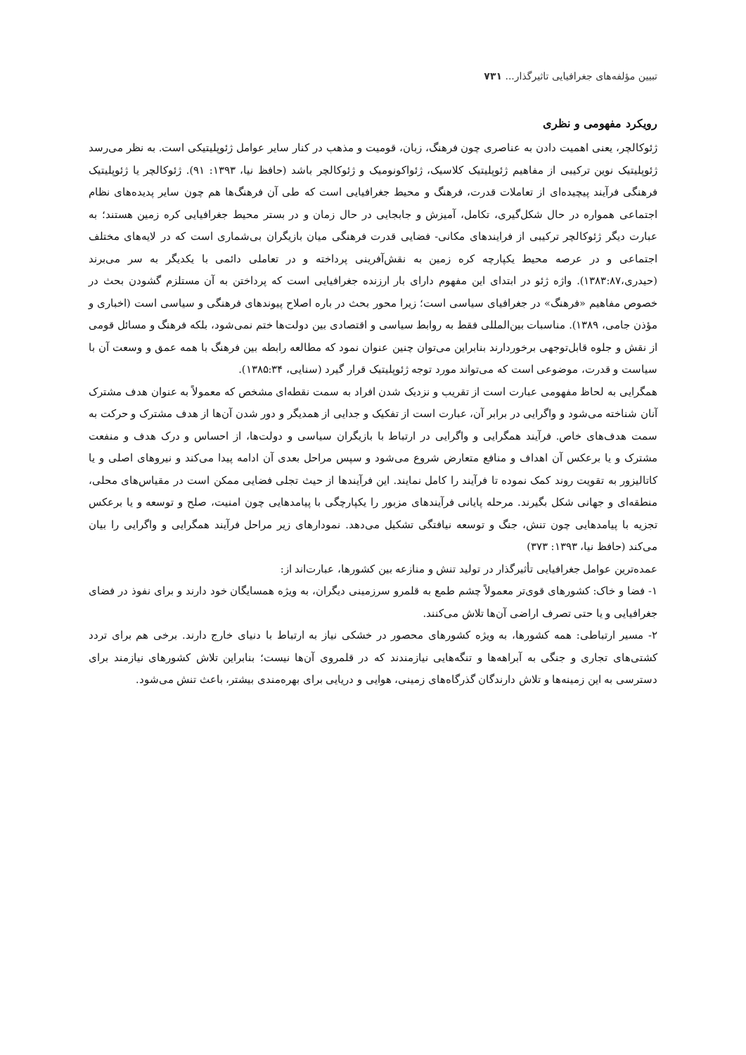تبیین مؤلفه‌های جغرافیایی تاثیرگذار... ۷۳۱
رویکرد مفهومی و نظری
ژئوکالچر، یعنی اهمیت دادن به عناصری چون فرهنگ، زبان، قومیت و مذهب در کنار سایر عوامل ژئوپلیتیکی است. به نظر می‌رسد ژئوپلیتیک نوین ترکیبی از مفاهیم ژئوپلیتیک کلاسیک، ژئواکونومیک و ژئوکالچر باشد (حافظ نیا، ۱۳۹۳: ۹۱). ژئوکالچر یا ژئوپلیتیک فرهنگی فرآیند پیچیده‌ای از تعاملات قدرت، فرهنگ و محیط جغرافیایی است که طی آن فرهنگ‌ها هم چون سایر پدیده‌های نظام اجتماعی همواره در حال شکل‌گیری، تکامل، آمیزش و جابجایی در حال زمان و در بستر محیط جغرافیایی کره زمین هستند؛ به عبارت دیگر ژئوکالچر ترکیبی از فرایندهای مکانی- فضایی قدرت فرهنگی میان بازیگران بی‌شماری است که در لایه‌های مختلف اجتماعی و در عرصه محیط یکپارچه کره زمین به نقش‌آفرینی پرداخته و در تعاملی دائمی با یکدیگر به سر می‌برند (حیدری،۱۳۸۳:۸۷). واژه ژئو در ابتدای این مفهوم دارای بار ارزنده جغرافیایی است که پرداختن به آن مستلزم گشودن بحث در خصوص مفاهیم «فرهنگ» در جغرافیای سیاسی است؛ زیرا محور بحث در باره اصلاح پیوندهای فرهنگی و سیاسی است (اخباری و مؤذن جامی، ۱۳۸۹). مناسبات بین‌المللی فقط به روابط سیاسی و اقتصادی بین دولت‌ها ختم نمی‌شود، بلکه فرهنگ و مسائل قومی از نقش و جلوه قابل‌توجهی برخوردارند بنابراین می‌توان چنین عنوان نمود که مطالعه رابطه بین فرهنگ با همه عمق و وسعت آن با سیاست و قدرت، موضوعی است که می‌تواند مورد توجه ژئوپلیتیک قرار گیرد (سنایی، ۱۳۸۵:۳۴).
همگرایی به لحاظ مفهومی عبارت است از تقریب و نزدیک شدن افراد به سمت نقطه‌ای مشخص که معمولاً به عنوان هدف مشترک آنان شناخته می‌شود و واگرایی در برابر آن، عبارت است از تفکیک و جدایی از همدیگر و دور شدن آن‌ها از هدف مشترک و حرکت به سمت هدف‌های خاص. فرآیند همگرایی و واگرایی در ارتباط با بازیگران سیاسی و دولت‌ها، از احساس و درک هدف و منفعت مشترک و یا برعکس آن اهداف و منافع متعارض شروع می‌شود و سپس مراحل بعدی آن ادامه پیدا می‌کند و نیروهای اصلی و یا کاتالیزور به تقویت روند کمک نموده تا فرآیند را کامل نمایند. این فرآیندها از حیث تجلی فضایی ممکن است در مقیاس‌های محلی، منطقه‌ای و جهانی شکل بگیرند. مرحله پایانی فرآیندهای مزبور را یکپارچگی با پیامدهایی چون امنیت، صلح و توسعه و یا برعکس تجزیه با پیامدهایی چون تنش، جنگ و توسعه نیافتگی تشکیل می‌دهد. نمودارهای زیر مراحل فرآیند همگرایی و واگرایی را بیان می‌کند (حافظ نیا، ۱۳۹۳: ۳۷۳)
عمده‌ترین عوامل جغرافیایی تأثیرگذار در تولید تنش و منازعه بین کشورها، عبارت‌اند از:
۱- فضا و خاک: کشورهای قوی‌تر معمولاً چشم طمع به قلمرو سرزمینی دیگران، به ویژه همسایگان خود دارند و برای نفوذ در فضای جغرافیایی و یا حتی تصرف اراضی آن‌ها تلاش می‌کنند.
۲- مسیر ارتباطی: همه کشورها، به ویژه کشورهای محصور در خشکی نیاز به ارتباط با دنیای خارج دارند. برخی هم برای تردد کشتی‌های تجاری و جنگی به آبراهه‌ها و تنگه‌هایی نیازمندند که در قلمروی آن‌ها نیست؛ بنابراین تلاش کشورهای نیازمند برای دسترسی به این زمینه‌ها و تلاش دارندگان گذرگاه‌های زمینی، هوایی و دریایی برای بهره‌مندی بیشتر، باعث تنش می‌شود.